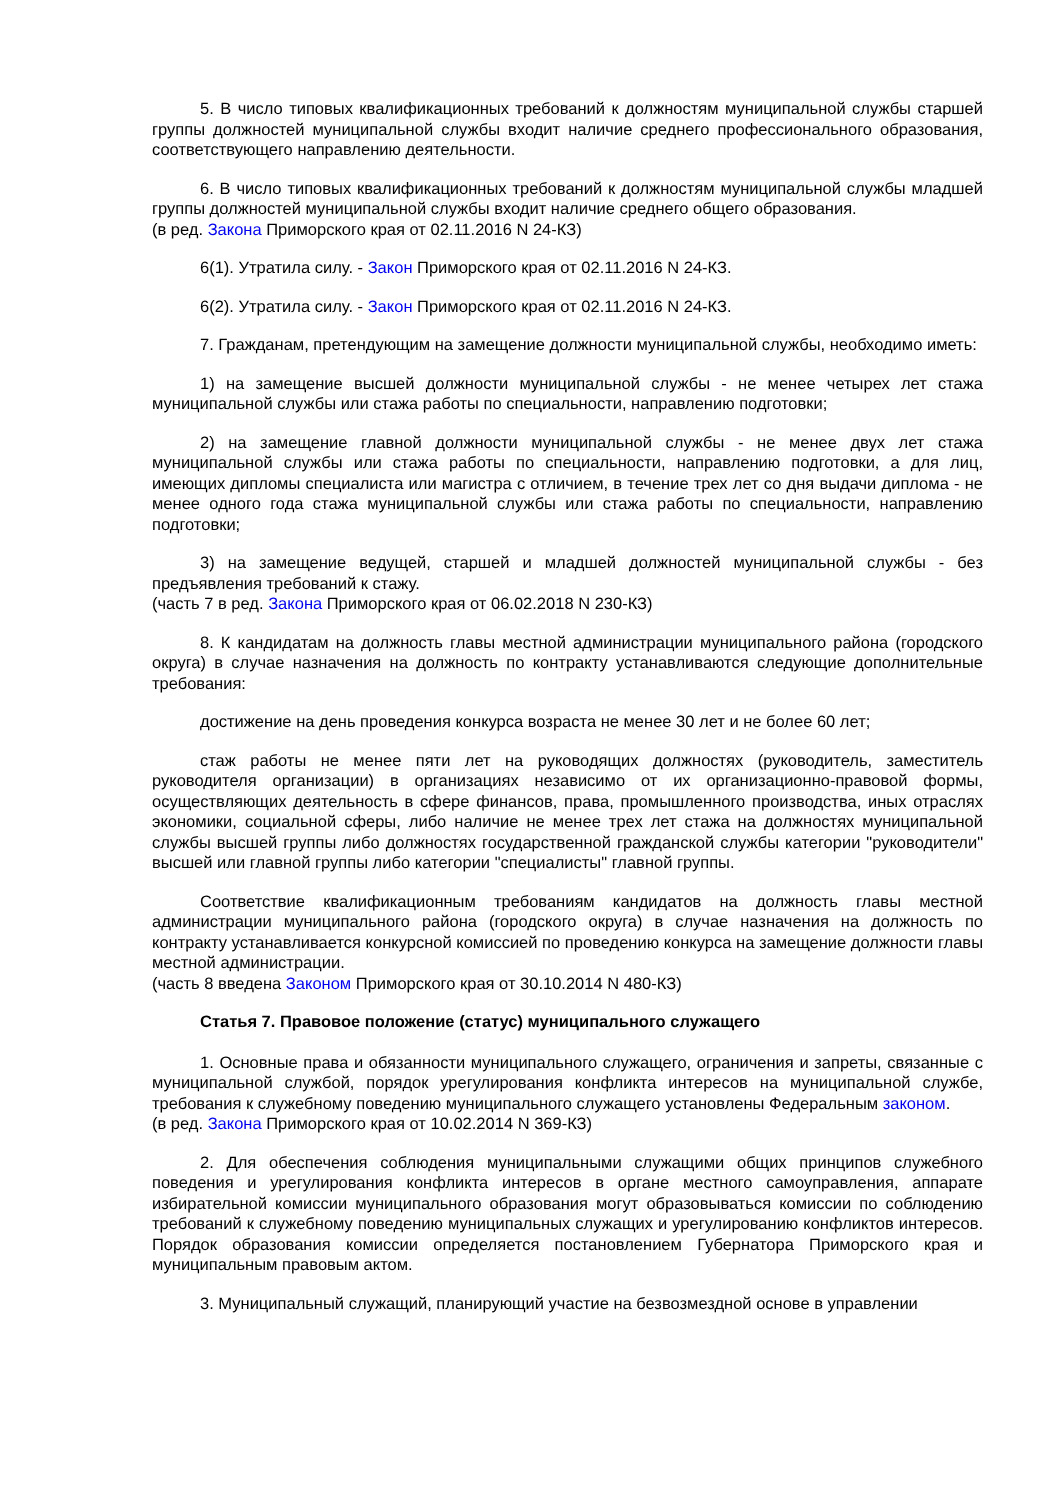5. В число типовых квалификационных требований к должностям муниципальной службы старшей группы должностей муниципальной службы входит наличие среднего профессионального образования, соответствующего направлению деятельности.
6. В число типовых квалификационных требований к должностям муниципальной службы младшей группы должностей муниципальной службы входит наличие среднего общего образования.
(в ред. Закона Приморского края от 02.11.2016 N 24-КЗ)
6(1). Утратила силу. - Закон Приморского края от 02.11.2016 N 24-КЗ.
6(2). Утратила силу. - Закон Приморского края от 02.11.2016 N 24-КЗ.
7. Гражданам, претендующим на замещение должности муниципальной службы, необходимо иметь:
1) на замещение высшей должности муниципальной службы - не менее четырех лет стажа муниципальной службы или стажа работы по специальности, направлению подготовки;
2) на замещение главной должности муниципальной службы - не менее двух лет стажа муниципальной службы или стажа работы по специальности, направлению подготовки, а для лиц, имеющих дипломы специалиста или магистра с отличием, в течение трех лет со дня выдачи диплома - не менее одного года стажа муниципальной службы или стажа работы по специальности, направлению подготовки;
3) на замещение ведущей, старшей и младшей должностей муниципальной службы - без предъявления требований к стажу.
(часть 7 в ред. Закона Приморского края от 06.02.2018 N 230-КЗ)
8. К кандидатам на должность главы местной администрации муниципального района (городского округа) в случае назначения на должность по контракту устанавливаются следующие дополнительные требования:
достижение на день проведения конкурса возраста не менее 30 лет и не более 60 лет;
стаж работы не менее пяти лет на руководящих должностях (руководитель, заместитель руководителя организации) в организациях независимо от их организационно-правовой формы, осуществляющих деятельность в сфере финансов, права, промышленного производства, иных отраслях экономики, социальной сферы, либо наличие не менее трех лет стажа на должностях муниципальной службы высшей группы либо должностях государственной гражданской службы категории "руководители" высшей или главной группы либо категории "специалисты" главной группы.
Соответствие квалификационным требованиям кандидатов на должность главы местной администрации муниципального района (городского округа) в случае назначения на должность по контракту устанавливается конкурсной комиссией по проведению конкурса на замещение должности главы местной администрации.
(часть 8 введена Законом Приморского края от 30.10.2014 N 480-КЗ)
Статья 7. Правовое положение (статус) муниципального служащего
1. Основные права и обязанности муниципального служащего, ограничения и запреты, связанные с муниципальной службой, порядок урегулирования конфликта интересов на муниципальной службе, требования к служебному поведению муниципального служащего установлены Федеральным законом.
(в ред. Закона Приморского края от 10.02.2014 N 369-КЗ)
2. Для обеспечения соблюдения муниципальными служащими общих принципов служебного поведения и урегулирования конфликта интересов в органе местного самоуправления, аппарате избирательной комиссии муниципального образования могут образовываться комиссии по соблюдению требований к служебному поведению муниципальных служащих и урегулированию конфликтов интересов. Порядок образования комиссии определяется постановлением Губернатора Приморского края и муниципальным правовым актом.
3. Муниципальный служащий, планирующий участие на безвозмездной основе в управлении